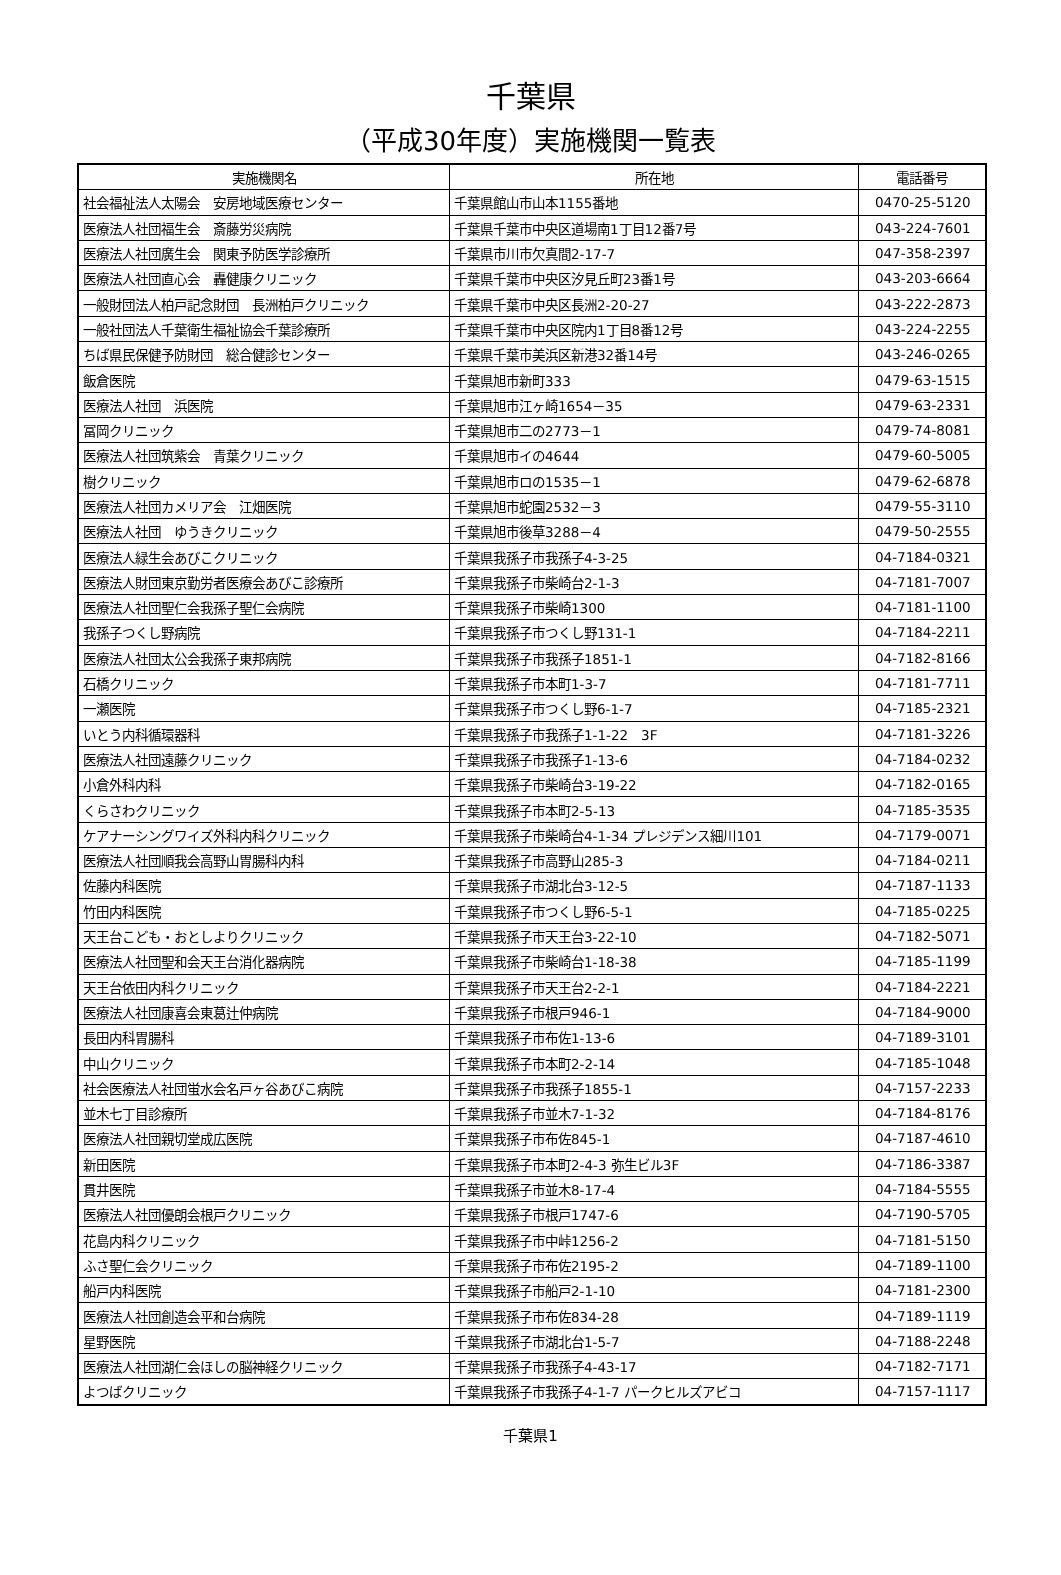千葉県
（平成30年度）実施機関一覧表
| 実施機関名 | 所在地 | 電話番号 |
| --- | --- | --- |
| 社会福祉法人太陽会 安房地域医療センター | 千葉県館山市山本1155番地 | 0470-25-5120 |
| 医療法人社団福生会 斎藤労災病院 | 千葉県千葉市中央区道場南1丁目12番7号 | 043-224-7601 |
| 医療法人社団廣生会 関東予防医学診療所 | 千葉県市川市欠真間2-17-7 | 047-358-2397 |
| 医療法人社団直心会 轟健康クリニック | 千葉県千葉市中央区汐見丘町23番1号 | 043-203-6664 |
| 一般財団法人柏戸記念財団 長洲柏戸クリニック | 千葉県千葉市中央区長洲2-20-27 | 043-222-2873 |
| 一般社団法人千葉衛生福祉協会千葉診療所 | 千葉県千葉市中央区院内1丁目8番12号 | 043-224-2255 |
| ちば県民保健予防財団 総合健診センター | 千葉県千葉市美浜区新港32番14号 | 043-246-0265 |
| 飯倉医院 | 千葉県旭市新町333 | 0479-63-1515 |
| 医療法人社団 浜医院 | 千葉県旭市江ヶ崎1654－35 | 0479-63-2331 |
| 冨岡クリニック | 千葉県旭市二の2773－1 | 0479-74-8081 |
| 医療法人社団筑紫会 青葉クリニック | 千葉県旭市イの4644 | 0479-60-5005 |
| 樹クリニック | 千葉県旭市ロの1535－1 | 0479-62-6878 |
| 医療法人社団カメリア会 江畑医院 | 千葉県旭市蛇園2532－3 | 0479-55-3110 |
| 医療法人社団 ゆうきクリニック | 千葉県旭市後草3288－4 | 0479-50-2555 |
| 医療法人緑生会あびこクリニック | 千葉県我孫子市我孫子4-3-25 | 04-7184-0321 |
| 医療法人財団東京勤労者医療会あびこ診療所 | 千葉県我孫子市柴崎台2-1-3 | 04-7181-7007 |
| 医療法人社団聖仁会我孫子聖仁会病院 | 千葉県我孫子市柴崎1300 | 04-7181-1100 |
| 我孫子つくし野病院 | 千葉県我孫子市つくし野131-1 | 04-7184-2211 |
| 医療法人社団太公会我孫子東邦病院 | 千葉県我孫子市我孫子1851-1 | 04-7182-8166 |
| 石橋クリニック | 千葉県我孫子市本町1-3-7 | 04-7181-7711 |
| 一瀬医院 | 千葉県我孫子市つくし野6-1-7 | 04-7185-2321 |
| いとう内科循環器科 | 千葉県我孫子市我孫子1-1-22 3F | 04-7181-3226 |
| 医療法人社団遠藤クリニック | 千葉県我孫子市我孫子1-13-6 | 04-7184-0232 |
| 小倉外科内科 | 千葉県我孫子市柴崎台3-19-22 | 04-7182-0165 |
| くらさわクリニック | 千葉県我孫子市本町2-5-13 | 04-7185-3535 |
| ケアナーシングワイズ外科内科クリニック | 千葉県我孫子市柴崎台4-1-34 プレジデンス細川101 | 04-7179-0071 |
| 医療法人社団順我会高野山胃腸科内科 | 千葉県我孫子市高野山285-3 | 04-7184-0211 |
| 佐藤内科医院 | 千葉県我孫子市湖北台3-12-5 | 04-7187-1133 |
| 竹田内科医院 | 千葉県我孫子市つくし野6-5-1 | 04-7185-0225 |
| 天王台こども・おとしよりクリニック | 千葉県我孫子市天王台3-22-10 | 04-7182-5071 |
| 医療法人社団聖和会天王台消化器病院 | 千葉県我孫子市柴崎台1-18-38 | 04-7185-1199 |
| 天王台依田内科クリニック | 千葉県我孫子市天王台2-2-1 | 04-7184-2221 |
| 医療法人社団康喜会東葛辻仲病院 | 千葉県我孫子市根戸946-1 | 04-7184-9000 |
| 長田内科胃腸科 | 千葉県我孫子市布佐1-13-6 | 04-7189-3101 |
| 中山クリニック | 千葉県我孫子市本町2-2-14 | 04-7185-1048 |
| 社会医療法人社団蛍水会名戸ヶ谷あびこ病院 | 千葉県我孫子市我孫子1855-1 | 04-7157-2233 |
| 並木七丁目診療所 | 千葉県我孫子市並木7-1-32 | 04-7184-8176 |
| 医療法人社団親切堂成広医院 | 千葉県我孫子市布佐845-1 | 04-7187-4610 |
| 新田医院 | 千葉県我孫子市本町2-4-3 弥生ビル3F | 04-7186-3387 |
| 貫井医院 | 千葉県我孫子市並木8-17-4 | 04-7184-5555 |
| 医療法人社団優朗会根戸クリニック | 千葉県我孫子市根戸1747-6 | 04-7190-5705 |
| 花島内科クリニック | 千葉県我孫子市中峠1256-2 | 04-7181-5150 |
| ふさ聖仁会クリニック | 千葉県我孫子市布佐2195-2 | 04-7189-1100 |
| 船戸内科医院 | 千葉県我孫子市船戸2-1-10 | 04-7181-2300 |
| 医療法人社団創造会平和台病院 | 千葉県我孫子市布佐834-28 | 04-7189-1119 |
| 星野医院 | 千葉県我孫子市湖北台1-5-7 | 04-7188-2248 |
| 医療法人社団湖仁会ほしの脳神経クリニック | 千葉県我孫子市我孫子4-43-17 | 04-7182-7171 |
| よつばクリニック | 千葉県我孫子市我孫子4-1-7 パークヒルズアビコ | 04-7157-1117 |
千葉県1